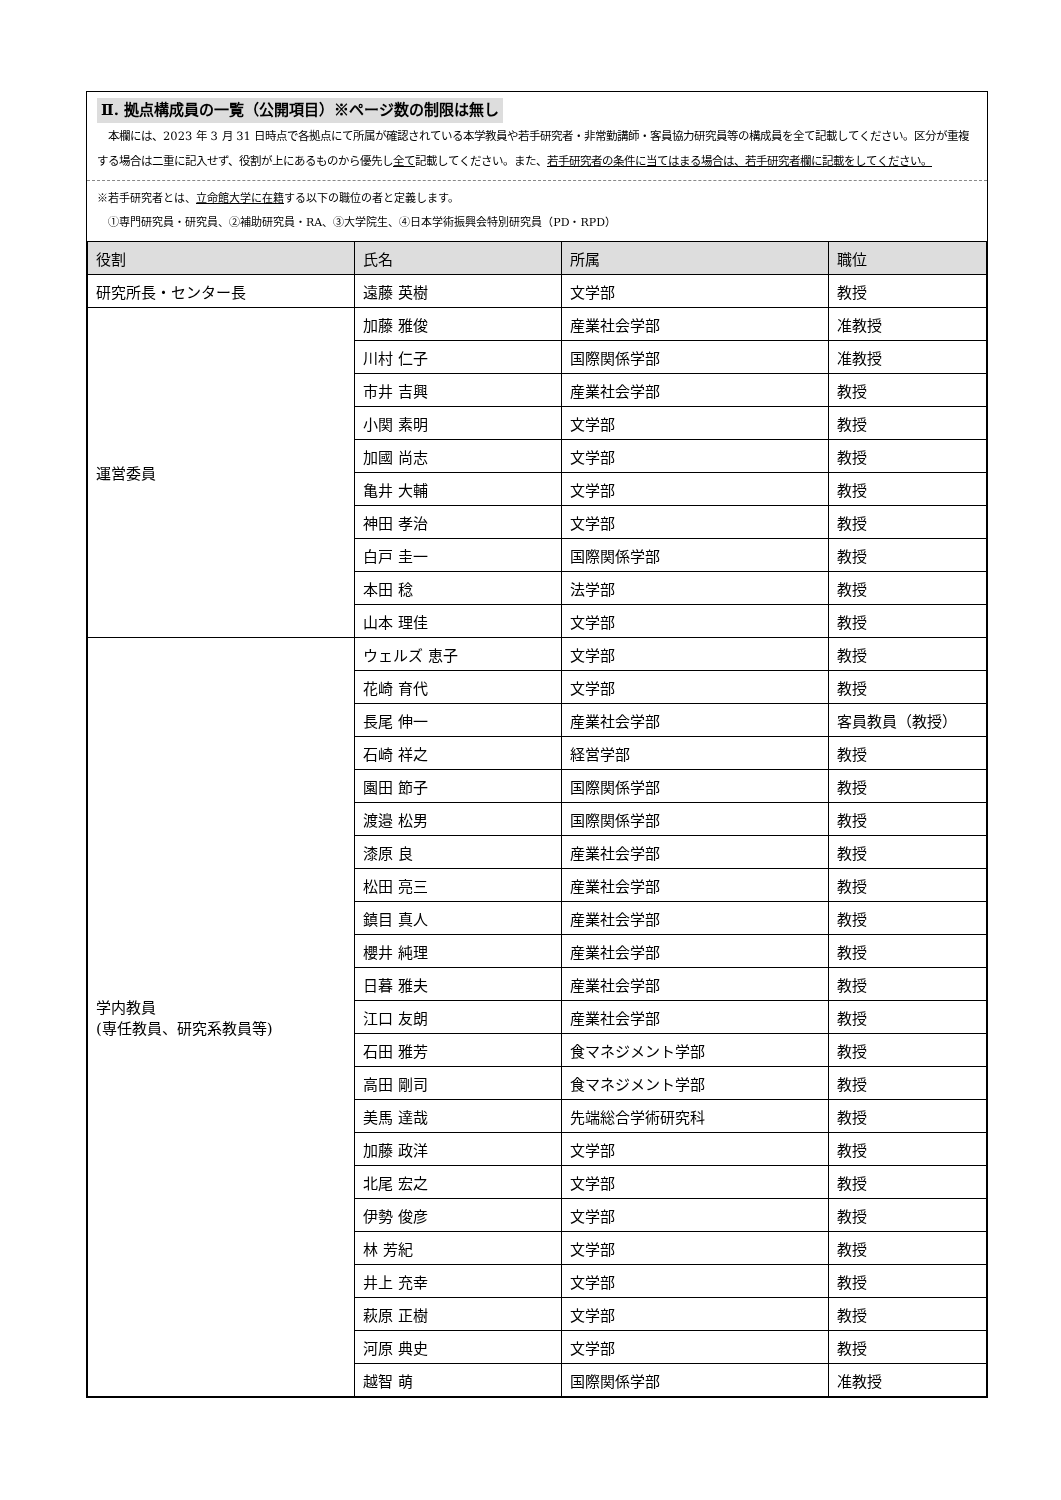Ⅱ. 拠点構成員の一覧（公開項目）※ページ数の制限は無し
　本欄には、2023 年 3 月 31 日時点で各拠点にて所属が確認されている本学教員や若手研究者・非常勤講師・客員協力研究員等の構成員を全て記載してください。区分が重複する場合は二重に記入せず、役割が上にあるものから優先し全て記載してください。また、若手研究者の条件に当てはまる場合は、若手研究者欄に記載をしてください。
※若手研究者とは、立命館大学に在籍する以下の職位の者と定義します。
　①専門研究員・研究員、②補助研究員・RA、③大学院生、④日本学術振興会特別研究員（PD・RPD）
| 役割 | 氏名 | 所属 | 職位 |
| --- | --- | --- | --- |
| 研究所長・センター長 | 遠藤 英樹 | 文学部 | 教授 |
| 運営委員 | 加藤 雅俊 | 産業社会学部 | 准教授 |
| | 川村 仁子 | 国際関係学部 | 准教授 |
| | 市井 吉興 | 産業社会学部 | 教授 |
| | 小関 素明 | 文学部 | 教授 |
| | 加國 尚志 | 文学部 | 教授 |
| | 亀井 大輔 | 文学部 | 教授 |
| | 神田 孝治 | 文学部 | 教授 |
| | 白戸 圭一 | 国際関係学部 | 教授 |
| | 本田 稔 | 法学部 | 教授 |
| | 山本 理佳 | 文学部 | 教授 |
| 学内教員 (専任教員、研究系教員等) | ウェルズ 恵子 | 文学部 | 教授 |
| | 花崎 育代 | 文学部 | 教授 |
| | 長尾 伸一 | 産業社会学部 | 客員教員（教授） |
| | 石崎 祥之 | 経営学部 | 教授 |
| | 園田 節子 | 国際関係学部 | 教授 |
| | 渡邉 松男 | 国際関係学部 | 教授 |
| | 漆原 良 | 産業社会学部 | 教授 |
| | 松田 亮三 | 産業社会学部 | 教授 |
| | 鎮目 真人 | 産業社会学部 | 教授 |
| | 櫻井 純理 | 産業社会学部 | 教授 |
| | 日暮 雅夫 | 産業社会学部 | 教授 |
| | 江口 友朗 | 産業社会学部 | 教授 |
| | 石田 雅芳 | 食マネジメント学部 | 教授 |
| | 高田 剛司 | 食マネジメント学部 | 教授 |
| | 美馬 達哉 | 先端総合学術研究科 | 教授 |
| | 加藤 政洋 | 文学部 | 教授 |
| | 北尾 宏之 | 文学部 | 教授 |
| | 伊勢 俊彦 | 文学部 | 教授 |
| | 林 芳紀 | 文学部 | 教授 |
| | 井上 充幸 | 文学部 | 教授 |
| | 萩原 正樹 | 文学部 | 教授 |
| | 河原 典史 | 文学部 | 教授 |
| | 越智 萌 | 国際関係学部 | 准教授 |